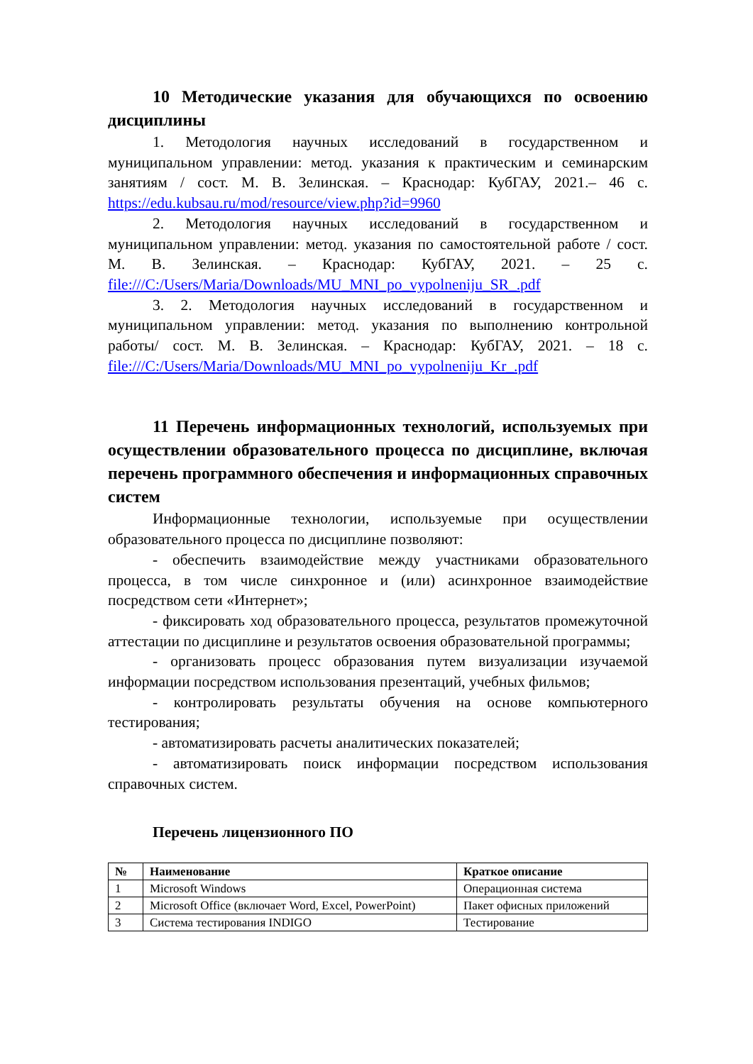10 Методические указания для обучающихся по освоению дисциплины
1. Методология научных исследований в государственном и муниципальном управлении: метод. указания к практическим и семинарским занятиям / сост. М. В. Зелинская. – Краснодар: КубГАУ, 2021.– 46 с. https://edu.kubsau.ru/mod/resource/view.php?id=9960
2. Методология научных исследований в государственном и муниципальном управлении: метод. указания по самостоятельной работе / сост. М. В. Зелинская. – Краснодар: КубГАУ, 2021. – 25 с. file:///C:/Users/Maria/Downloads/MU_MNI_po_vypolneniju_SR_.pdf
3. 2. Методология научных исследований в государственном и муниципальном управлении: метод. указания по выполнению контрольной работы/ сост. М. В. Зелинская. – Краснодар: КубГАУ, 2021. – 18 с. file:///C:/Users/Maria/Downloads/MU_MNI_po_vypolneniju_Kr_.pdf
11 Перечень информационных технологий, используемых при осуществлении образовательного процесса по дисциплине, включая перечень программного обеспечения и информационных справочных систем
Информационные технологии, используемые при осуществлении образовательного процесса по дисциплине позволяют:
- обеспечить взаимодействие между участниками образовательного процесса, в том числе синхронное и (или) асинхронное взаимодействие посредством сети «Интернет»;
- фиксировать ход образовательного процесса, результатов промежуточной аттестации по дисциплине и результатов освоения образовательной программы;
- организовать процесс образования путем визуализации изучаемой информации посредством использования презентаций, учебных фильмов;
- контролировать результаты обучения на основе компьютерного тестирования;
- автоматизировать расчеты аналитических показателей;
- автоматизировать поиск информации посредством использования справочных систем.
Перечень лицензионного ПО
| № | Наименование | Краткое описание |
| --- | --- | --- |
| 1 | Microsoft Windows | Операционная система |
| 2 | Microsoft Office (включает Word, Excel, PowerPoint) | Пакет офисных приложений |
| 3 | Система тестирования INDIGO | Тестирование |